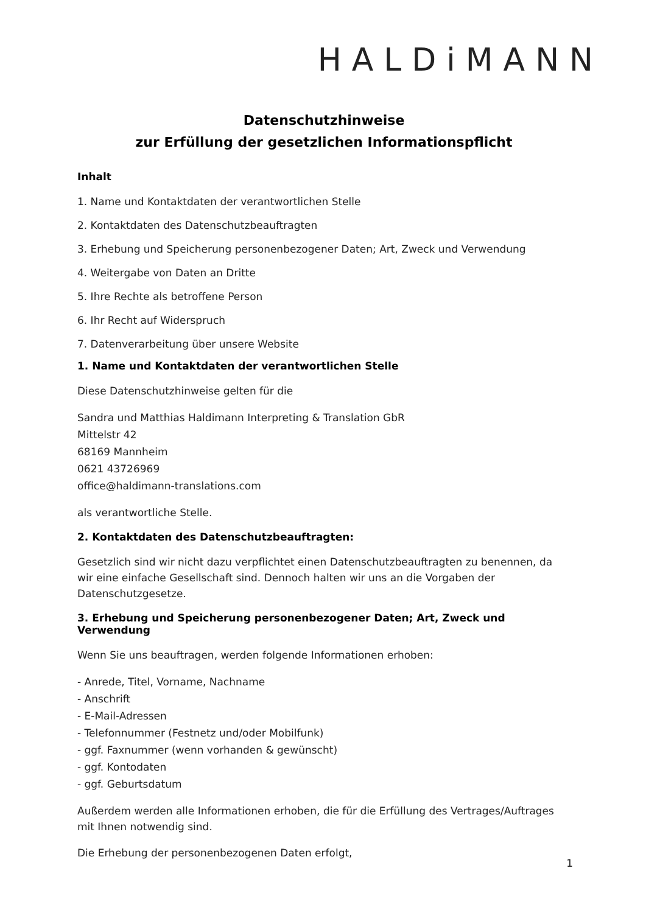HALDiMANN
Datenschutzhinweise
zur Erfüllung der gesetzlichen Informationspflicht
Inhalt
1. Name und Kontaktdaten der verantwortlichen Stelle
2. Kontaktdaten des Datenschutzbeauftragten
3. Erhebung und Speicherung personenbezogener Daten; Art, Zweck und Verwendung
4. Weitergabe von Daten an Dritte
5. Ihre Rechte als betroffene Person
6. Ihr Recht auf Widerspruch
7. Datenverarbeitung über unsere Website
1. Name und Kontaktdaten der verantwortlichen Stelle
Diese Datenschutzhinweise gelten für die
Sandra und Matthias Haldimann Interpreting & Translation GbR
Mittelstr 42
68169 Mannheim
0621 43726969
office@haldimann-translations.com
als verantwortliche Stelle.
2. Kontaktdaten des Datenschutzbeauftragten:
Gesetzlich sind wir nicht dazu verpflichtet einen Datenschutzbeauftragten zu benennen, da wir eine einfache Gesellschaft sind. Dennoch halten wir uns an die Vorgaben der Datenschutzgesetze.
3. Erhebung und Speicherung personenbezogener Daten; Art, Zweck und Verwendung
Wenn Sie uns beauftragen, werden folgende Informationen erhoben:
- Anrede, Titel, Vorname, Nachname
- Anschrift
- E-Mail-Adressen
- Telefonnummer (Festnetz und/oder Mobilfunk)
- ggf. Faxnummer (wenn vorhanden & gewünscht)
- ggf. Kontodaten
- ggf. Geburtsdatum
Außerdem werden alle Informationen erhoben, die für die Erfüllung des Vertrages/Auftrages mit Ihnen notwendig sind.
Die Erhebung der personenbezogenen Daten erfolgt,
1